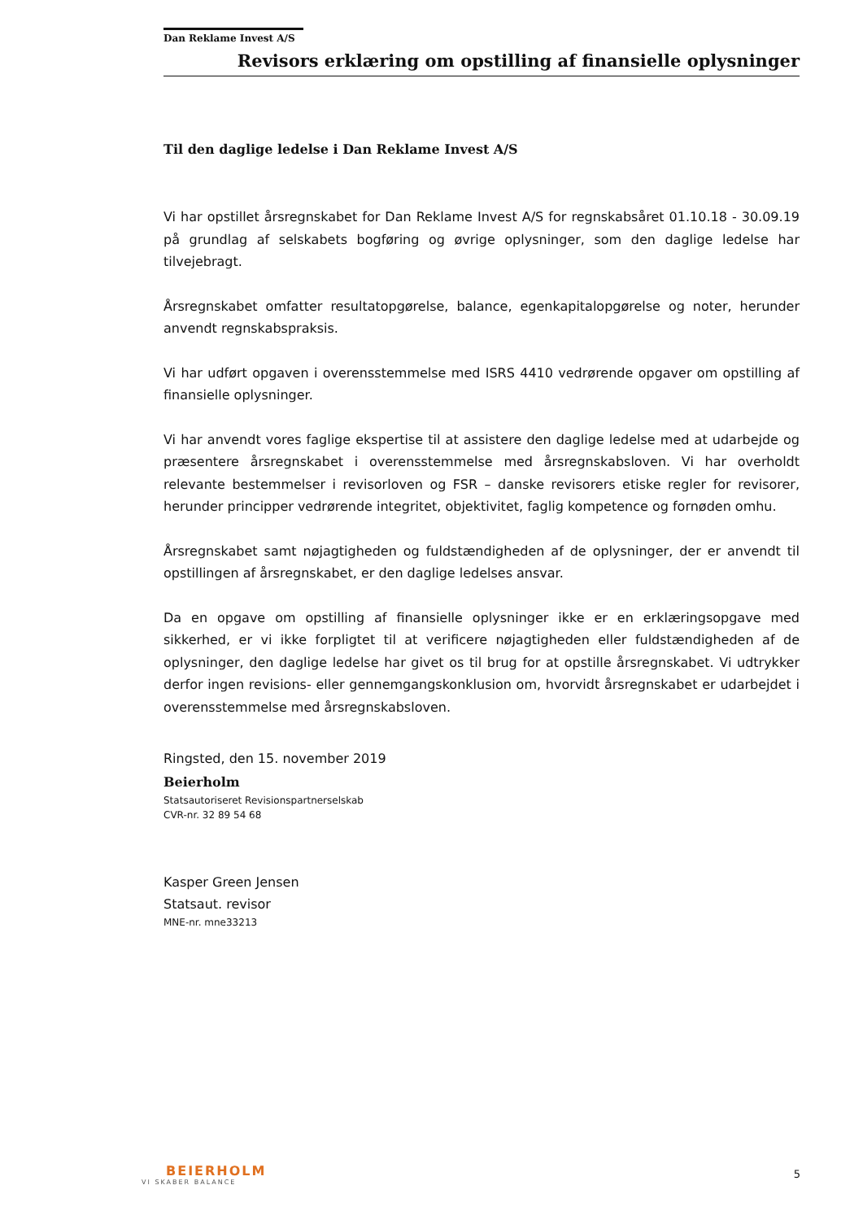Dan Reklame Invest A/S
Revisors erklæring om opstilling af finansielle oplysninger
Til den daglige ledelse i Dan Reklame Invest A/S
Vi har opstillet årsregnskabet for Dan Reklame Invest A/S for regnskabsåret 01.10.18 - 30.09.19 på grundlag af selskabets bogføring og øvrige oplysninger, som den daglige ledelse har tilvejebragt.
Årsregnskabet omfatter resultatopgørelse, balance, egenkapitalopgørelse og noter, herunder anvendt regnskabspraksis.
Vi har udført opgaven i overensstemmelse med ISRS 4410 vedrørende opgaver om opstilling af finansielle oplysninger.
Vi har anvendt vores faglige ekspertise til at assistere den daglige ledelse med at udarbejde og præsentere årsregnskabet i overensstemmelse med årsregnskabsloven. Vi har overholdt relevante bestemmelser i revisorloven og FSR – danske revisorers etiske regler for revisorer, herunder principper vedrørende integritet, objektivitet, faglig kompetence og fornøden omhu.
Årsregnskabet samt nøjagtigheden og fuldstændigheden af de oplysninger, der er anvendt til opstillingen af årsregnskabet, er den daglige ledelses ansvar.
Da en opgave om opstilling af finansielle oplysninger ikke er en erklæringsopgave med sikkerhed, er vi ikke forpligtet til at verificere nøjagtigheden eller fuldstændigheden af de oplysninger, den daglige ledelse har givet os til brug for at opstille årsregnskabet. Vi udtrykker derfor ingen revisions- eller gennemgangskonklusion om, hvorvidt årsregnskabet er udarbejdet i overensstemmelse med årsregnskabsloven.
Ringsted, den 15. november 2019
Beierholm
Statsautoriseret Revisionspartnerselskab
CVR-nr. 32 89 54 68
Kasper Green Jensen
Statsaut. revisor
MNE-nr. mne33213
BEIERHOLM
VI SKABER BALANCE
5